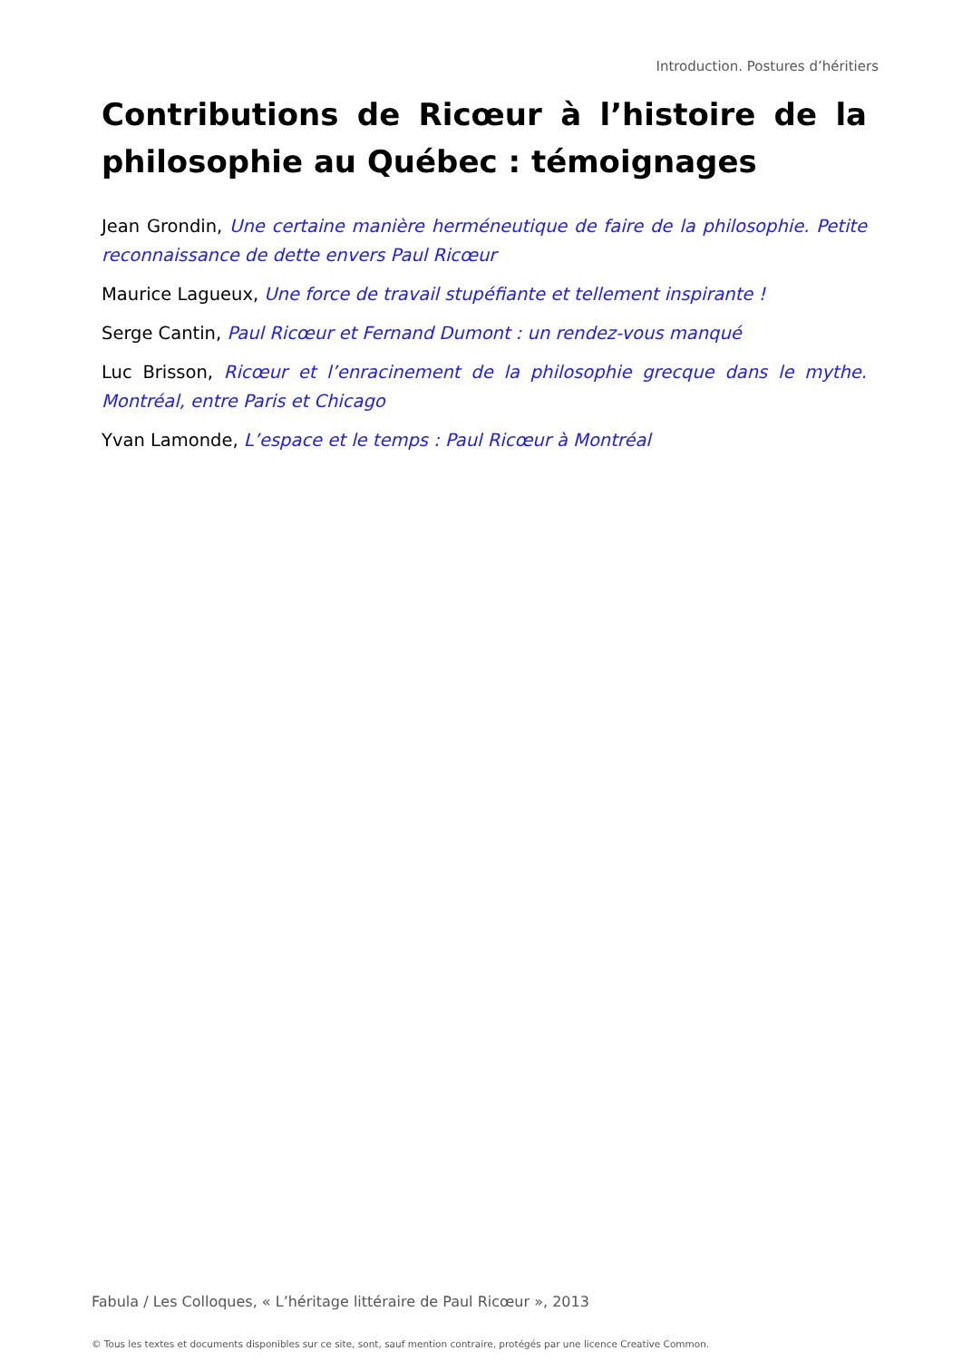Introduction. Postures d’héritiers
Contributions de Ricœur à l’histoire de la philosophie au Québec : témoignages
Jean Grondin, Une certaine manière herméneutique de faire de la philosophie. Petite reconnaissance de dette envers Paul Ricœur
Maurice Lagueux, Une force de travail stupéfiante et tellement inspirante !
Serge Cantin, Paul Ricœur et Fernand Dumont : un rendez-vous manqué
Luc Brisson, Ricœur et l’enracinement de la philosophie grecque dans le mythe. Montréal, entre Paris et Chicago
Yvan Lamonde, L’espace et le temps : Paul Ricœur à Montréal
Fabula / Les Colloques, « L’héritage littéraire de Paul Ricœur », 2013
© Tous les textes et documents disponibles sur ce site, sont, sauf mention contraire, protégés par une licence Creative Common.